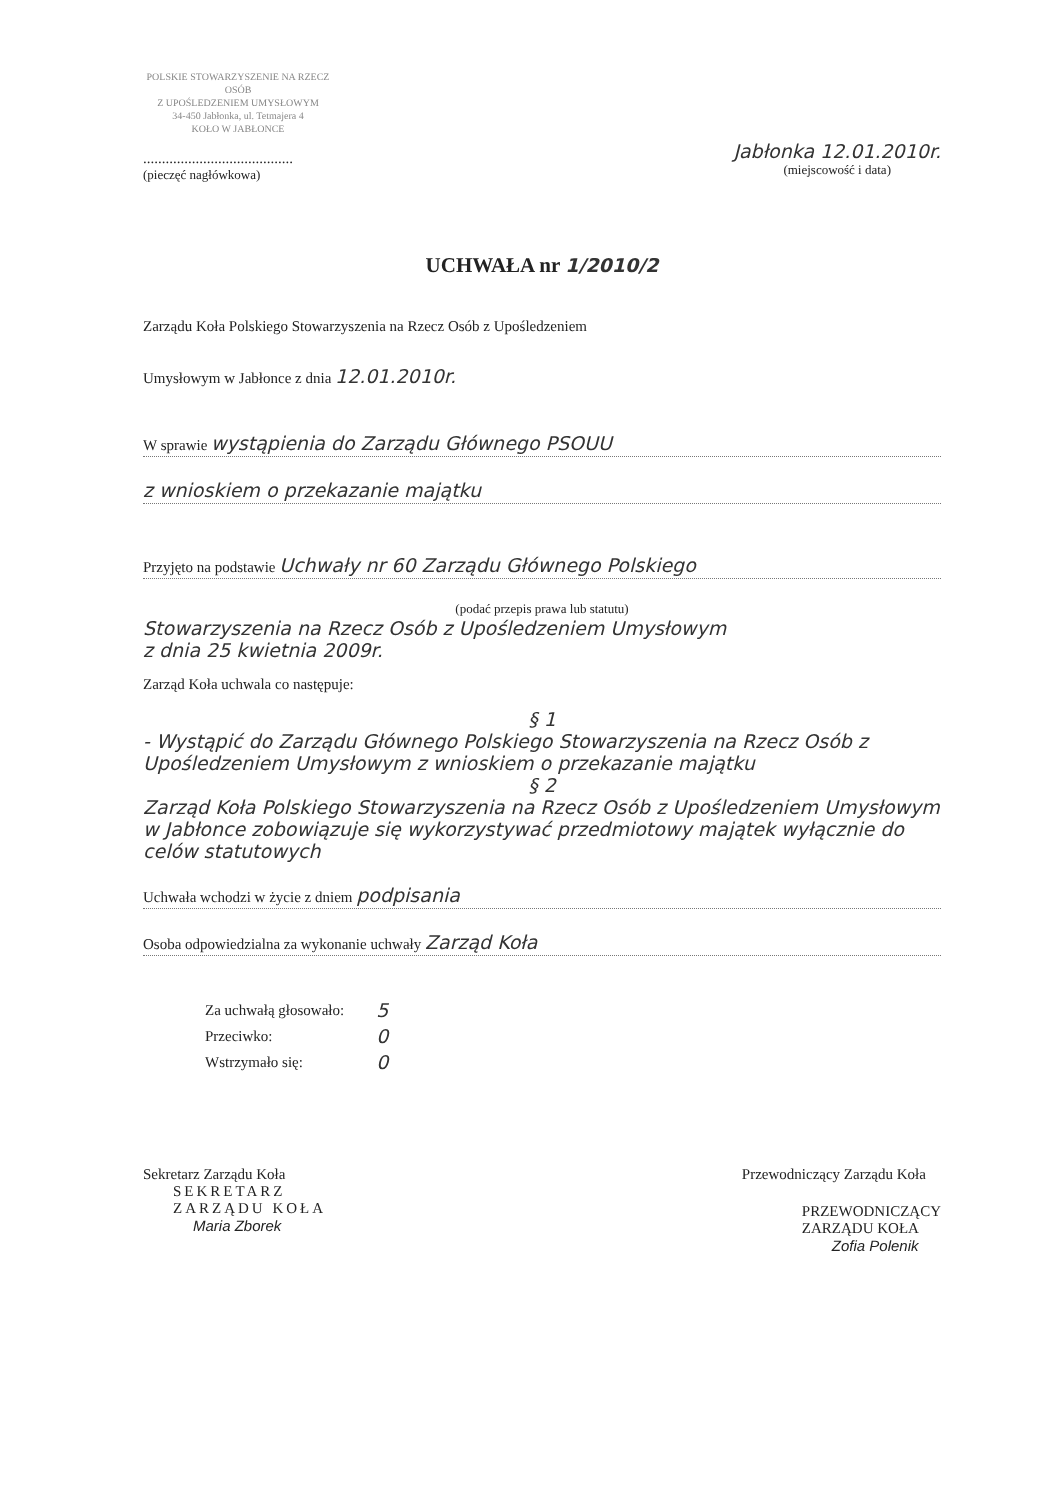POLSKIE STOWARZYSZENIE NA RZECZ OSÓB
Z UPOŚLEDZENIEM UMYSŁOWYM
34-450 Jabłonka, ul. Tetmajera 4
KOŁO W JABŁONCE
........................................
(pieczęć nagłówkowa)
Jabłonka 12.01.2010r.
(miejscowość i data)
UCHWAŁA nr 1/2010/2
Zarządu Koła Polskiego Stowarzyszenia na Rzecz Osób z Upośledzeniem
Umysłowym w Jabłonce z dnia 12.01.2010r.
W sprawie wystąpienia do Zarządu Głównego PSOUU
z wnioskiem o przekazanie majątku
Przyjęto na podstawie Uchwały nr 60 Zarządu Głównego Polskiego
(podać przepis prawa lub statutu)
Stowarzyszenia na Rzecz Osób z Upośledzeniem Umysłowym
z dnia 25 kwietnia 2009r.
Zarząd Koła uchwala co następuje:
§ 1
- Wystąpić do Zarządu Głównego Polskiego Stowarzyszenia na Rzecz Osób z Upośledzeniem Umysłowym z wnioskiem o przekazanie majątku
§ 2
Zarząd Koła Polskiego Stowarzyszenia na Rzecz Osób z Upośledzeniem Umysłowym w Jabłonce zobowiązuje się wykorzystywać przedmiotowy majątek wyłącznie do celów statutowych
Uchwała wchodzi w życie z dniem podpisania
Osoba odpowiedzialna za wykonanie uchwały Zarząd Koła
| Za uchwałą głosowało: | 5 |
| Przeciwko: | 0 |
| Wstrzymało się: | 0 |
Sekretarz Zarządu Koła
SEKRETARZ
ZARZĄDU KOŁA
Maria Zborek
Przewodniczący Zarządu Koła
PRZEWODNICZĄCY
ZARZĄDU KOŁA
Zofia Polenik